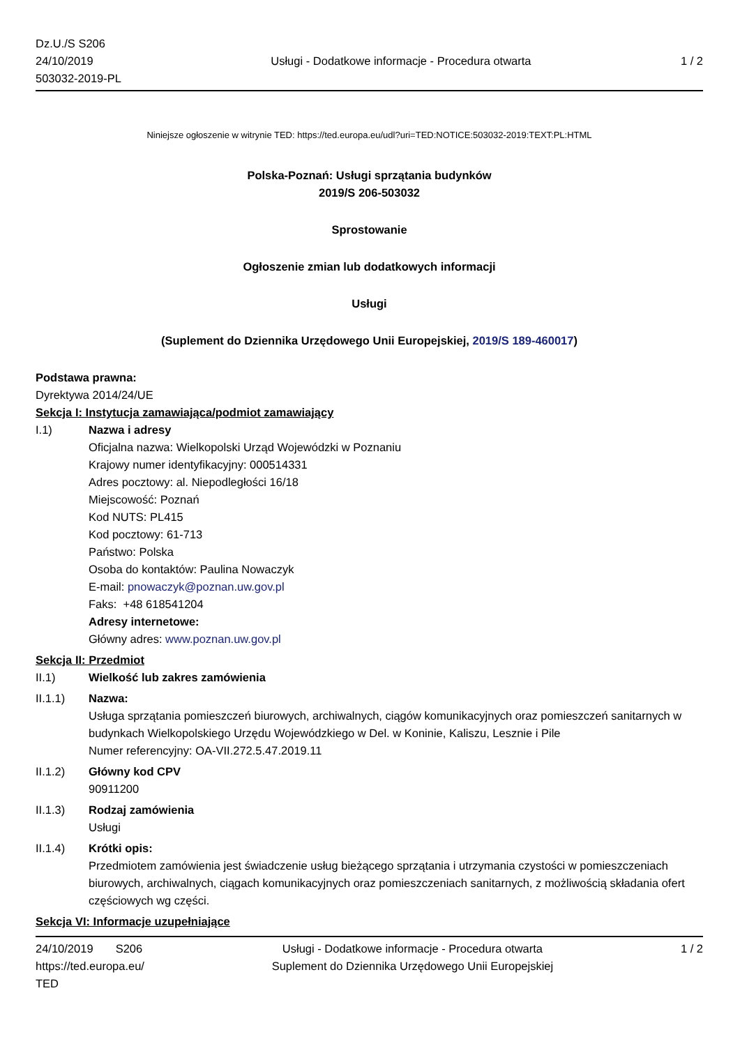Dz.U./S S206
24/10/2019
503032-2019-PL
Usługi - Dodatkowe informacje - Procedura otwarta
1 / 2
Niniejsze ogłoszenie w witrynie TED: https://ted.europa.eu/udl?uri=TED:NOTICE:503032-2019:TEXT:PL:HTML
Polska-Poznań: Usługi sprzątania budynków
2019/S 206-503032
Sprostowanie
Ogłoszenie zmian lub dodatkowych informacji
Usługi
(Suplement do Dziennika Urzędowego Unii Europejskiej, 2019/S 189-460017)
Podstawa prawna:
Dyrektywa 2014/24/UE
Sekcja I: Instytucja zamawiająca/podmiot zamawiający
I.1) Nazwa i adresy
Oficjalna nazwa: Wielkopolski Urząd Wojewódzki w Poznaniu
Krajowy numer identyfikacyjny: 000514331
Adres pocztowy: al. Niepodległości 16/18
Miejscowość: Poznań
Kod NUTS: PL415
Kod pocztowy: 61-713
Państwo: Polska
Osoba do kontaktów: Paulina Nowaczyk
E-mail: pnowaczyk@poznan.uw.gov.pl
Faks: +48 618541204
Adresy internetowe:
Główny adres: www.poznan.uw.gov.pl
Sekcja II: Przedmiot
II.1) Wielkość lub zakres zamówienia
II.1.1) Nazwa:
Usługa sprzątania pomieszczeń biurowych, archiwalnych, ciągów komunikacyjnych oraz pomieszczeń sanitarnych w budynkach Wielkopolskiego Urzędu Wojewódzkiego w Del. w Koninie, Kaliszu, Lesznie i Pile
Numer referencyjny: OA-VII.272.5.47.2019.11
II.1.2) Główny kod CPV
90911200
II.1.3) Rodzaj zamówienia
Usługi
II.1.4) Krótki opis:
Przedmiotem zamówienia jest świadczenie usług bieżącego sprzątania i utrzymania czystości w pomieszczeniach biurowych, archiwalnych, ciągach komunikacyjnych oraz pomieszczeniach sanitarnych, z możliwością składania ofert częściowych wg części.
Sekcja VI: Informacje uzupełniające
24/10/2019 S206
https://ted.europa.eu/
TED
Usługi - Dodatkowe informacje - Procedura otwarta
Suplement do Dziennika Urzędowego Unii Europejskiej
1 / 2